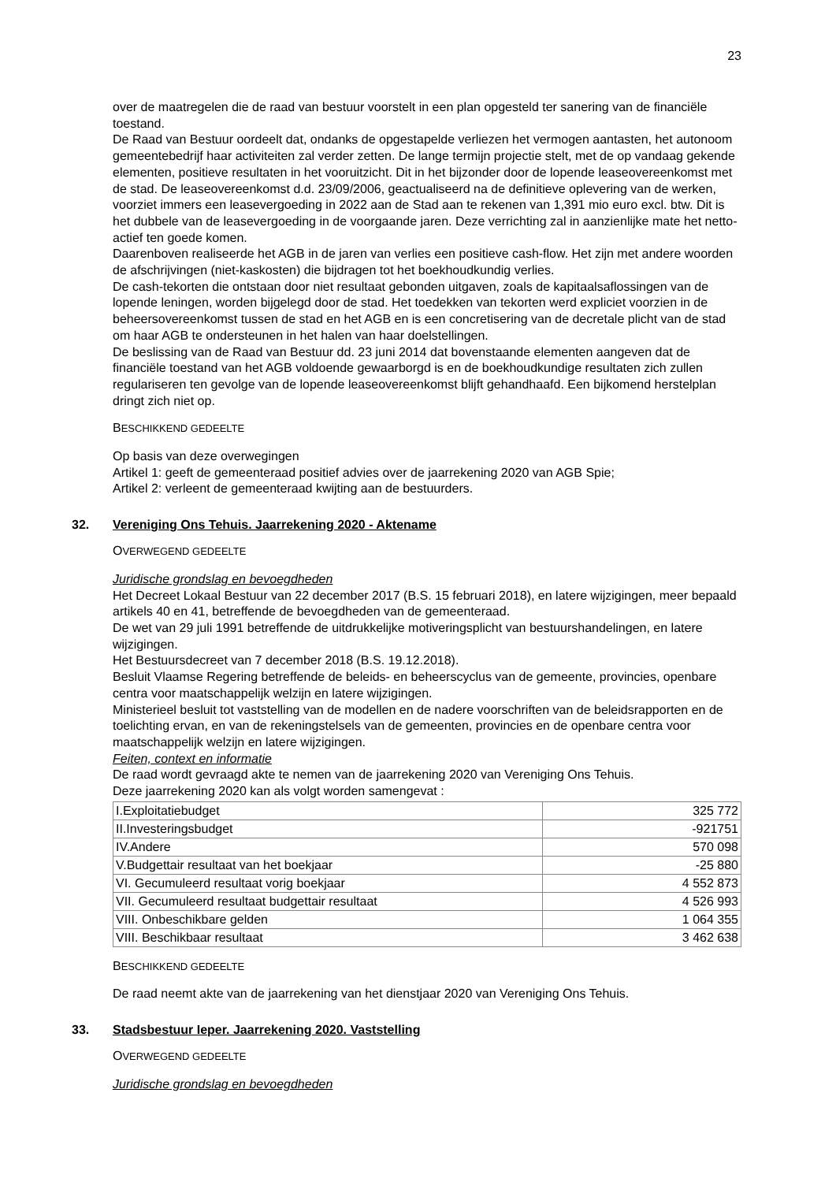23
over de maatregelen die de raad van bestuur voorstelt in een plan opgesteld ter sanering van de financiële toestand.
De Raad van Bestuur oordeelt dat, ondanks de opgestapelde verliezen het vermogen aantasten, het autonoom gemeentebedrijf haar activiteiten zal verder zetten. De lange termijn projectie stelt, met de op vandaag gekende elementen, positieve resultaten in het vooruitzicht. Dit in het bijzonder door de lopende leaseovereenkomst met de stad. De leaseovereenkomst d.d. 23/09/2006, geactualiseerd na de definitieve oplevering van de werken, voorziet immers een leasevergoeding in 2022 aan de Stad aan te rekenen van 1,391 mio euro excl. btw. Dit is het dubbele van de leasevergoeding in de voorgaande jaren. Deze verrichting zal in aanzienlijke mate het netto-actief ten goede komen.
Daarenboven realiseerde het AGB in de jaren van verlies een positieve cash-flow. Het zijn met andere woorden de afschrijvingen (niet-kaskosten) die bijdragen tot het boekhoudkundig verlies.
De cash-tekorten die ontstaan door niet resultaat gebonden uitgaven, zoals de kapitaalsaflossingen van de lopende leningen, worden bijgelegd door de stad. Het toedekken van tekorten werd expliciet voorzien in de beheersovereenkomst tussen de stad en het AGB en is een concretisering van de decretale plicht van de stad om haar AGB te ondersteunen in het halen van haar doelstellingen.
De beslissing van de Raad van Bestuur dd. 23 juni 2014 dat bovenstaande elementen aangeven dat de financiële toestand van het AGB voldoende gewaarborgd is en de boekhoudkundige resultaten zich zullen regulariseren ten gevolge van de lopende leaseovereenkomst blijft gehandhaafd. Een bijkomend herstelplan dringt zich niet op.
BESCHIKKEND GEDEELTE
Op basis van deze overwegingen
Artikel 1: geeft de gemeenteraad positief advies over de jaarrekening 2020 van AGB Spie;
Artikel 2: verleent de gemeenteraad kwijting aan de bestuurders.
32. Vereniging Ons Tehuis. Jaarrekening 2020 - Aktename
OVERWEGEND GEDEELTE
Juridische grondslag en bevoegdheden
Het Decreet Lokaal Bestuur van 22 december 2017 (B.S. 15 februari 2018), en latere wijzigingen, meer bepaald artikels 40 en 41, betreffende de bevoegdheden van de gemeenteraad.
De wet van 29 juli 1991 betreffende de uitdrukkelijke motiveringsplicht van bestuurshandelingen, en latere wijzigingen.
Het Bestuursdecreet van 7 december 2018 (B.S. 19.12.2018).
Besluit Vlaamse Regering betreffende de beleids- en beheerscyclus van de gemeente, provincies, openbare centra voor maatschappelijk welzijn en latere wijzigingen.
Ministerieel besluit tot vaststelling van de modellen en de nadere voorschriften van de beleidsrapporten en de toelichting ervan, en van de rekeningstelsels van de gemeenten, provincies en de openbare centra voor maatschappelijk welzijn en latere wijzigingen.
Feiten, context en informatie
De raad wordt gevraagd akte te nemen van de jaarrekening 2020 van Vereniging Ons Tehuis.
Deze jaarrekening 2020 kan als volgt worden samengevat :
| I.Exploitatiebudget | 325 772 |
| II.Investeringsbudget | -921751 |
| IV.Andere | 570 098 |
| V.Budgettair resultaat van het boekjaar | -25 880 |
| VI. Gecumuleerd resultaat vorig boekjaar | 4 552 873 |
| VII. Gecumuleerd resultaat budgettair resultaat | 4 526 993 |
| VIII. Onbeschikbare gelden | 1 064 355 |
| VIII. Beschikbaar resultaat | 3 462 638 |
BESCHIKKEND GEDEELTE
De raad neemt akte van de jaarrekening van het dienstjaar 2020 van Vereniging Ons Tehuis.
33. Stadsbestuur Ieper. Jaarrekening 2020. Vaststelling
OVERWEGEND GEDEELTE
Juridische grondslag en bevoegdheden